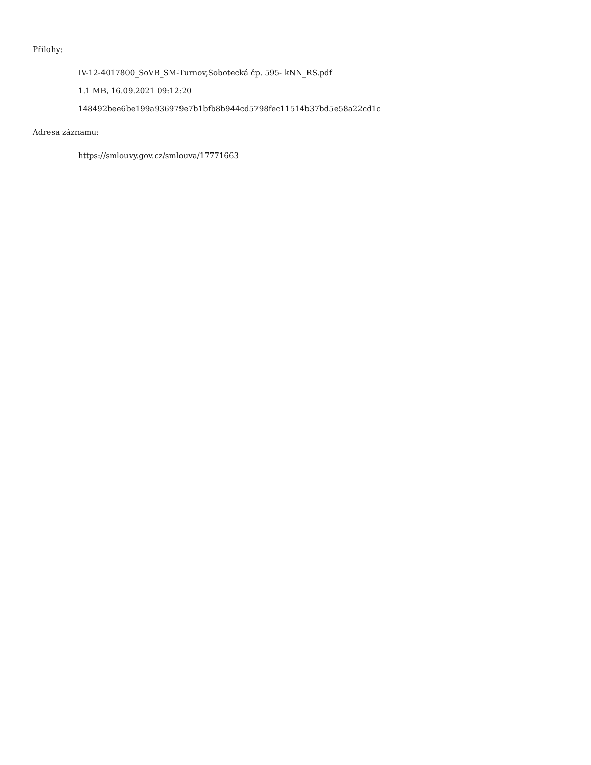Přílohy:
IV-12-4017800_SoVB_SM-Turnov,Sobotecká čp. 595- kNN_RS.pdf
1.1 MB, 16.09.2021 09:12:20
148492bee6be199a936979e7b1bfb8b944cd5798fec11514b37bd5e58a22cd1c
Adresa záznamu:
https://smlouvy.gov.cz/smlouva/17771663